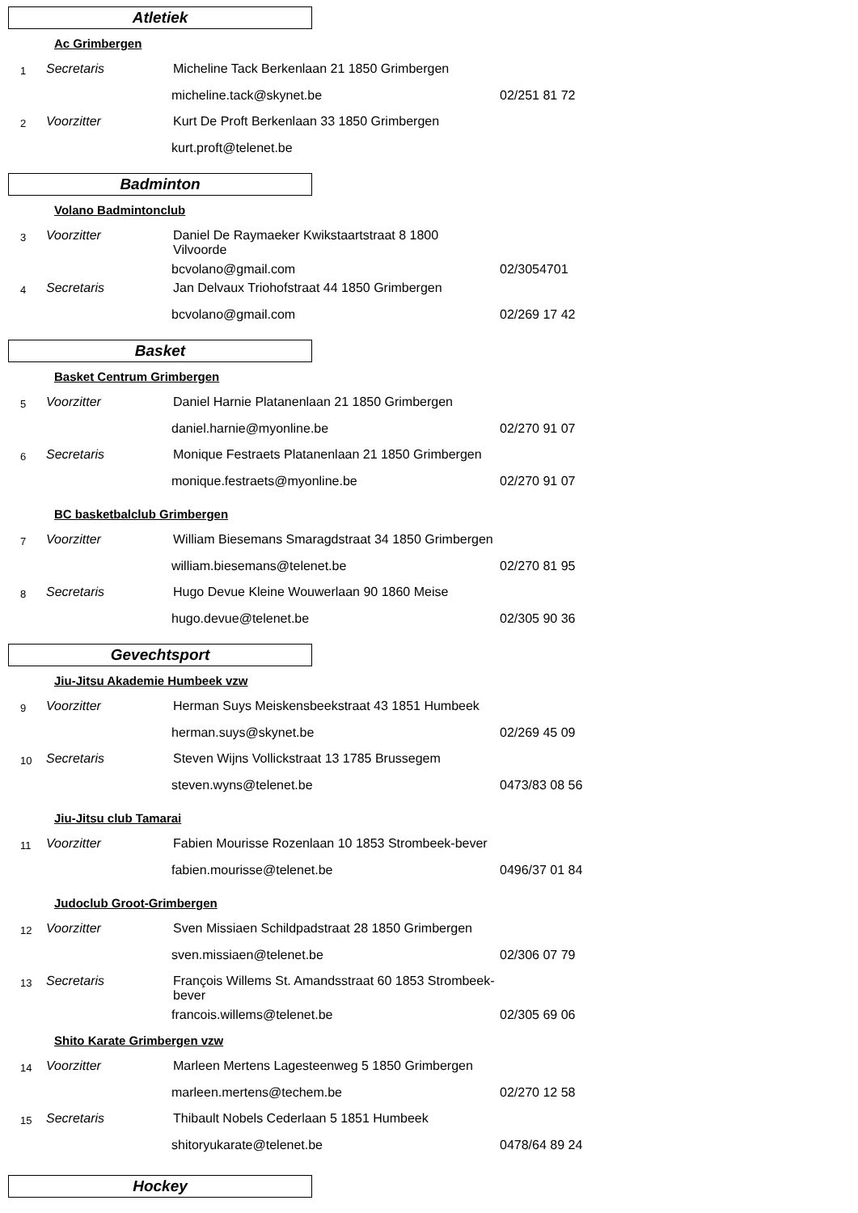Atletiek
Ac Grimbergen
1
Secretaris
Micheline Tack Berkenlaan 21 1850 Grimbergen
micheline.tack@skynet.be
02/251 81 72
2
Voorzitter
Kurt De Proft Berkenlaan 33 1850 Grimbergen
kurt.proft@telenet.be
Badminton
Volano Badmintonclub
3
Voorzitter
Daniel De Raymaeker Kwikstaartstraat 8 1800 Vilvoorde
bcvolano@gmail.com
02/3054701
4
Secretaris
Jan Delvaux Triohofstraat 44 1850 Grimbergen
bcvolano@gmail.com
02/269 17 42
Basket
Basket Centrum Grimbergen
5
Voorzitter
Daniel Harnie Platanenlaan 21 1850 Grimbergen
daniel.harnie@myonline.be
02/270 91 07
6
Secretaris
Monique Festraets Platanenlaan 21 1850 Grimbergen
monique.festraets@myonline.be
02/270 91 07
BC basketbalclub Grimbergen
7
Voorzitter
William Biesemans Smaragdstraat 34 1850 Grimbergen
william.biesemans@telenet.be
02/270 81 95
8
Secretaris
Hugo Devue Kleine Wouwerlaan 90 1860 Meise
hugo.devue@telenet.be
02/305 90 36
Gevechtsport
Jiu-Jitsu Akademie Humbeek vzw
9
Voorzitter
Herman Suys Meiskensbeekstraat 43 1851 Humbeek
herman.suys@skynet.be
02/269 45 09
10
Secretaris
Steven Wijns Vollickstraat 13 1785 Brussegem
steven.wyns@telenet.be
0473/83 08 56
Jiu-Jitsu club Tamarai
11
Voorzitter
Fabien Mourisse Rozenlaan 10 1853 Strombeek-bever
fabien.mourisse@telenet.be
0496/37 01 84
Judoclub Groot-Grimbergen
12
Voorzitter
Sven Missiaen Schildpadstraat 28 1850 Grimbergen
sven.missiaen@telenet.be
02/306 07 79
13
Secretaris
François Willems St. Amandsstraat 60 1853 Strombeek-bever
francois.willems@telenet.be
02/305 69 06
Shito Karate Grimbergen vzw
14
Voorzitter
Marleen Mertens Lagesteenweg 5 1850 Grimbergen
marleen.mertens@techem.be
02/270 12 58
15
Secretaris
Thibault Nobels Cederlaan 5 1851 Humbeek
shitoryukarate@telenet.be
0478/64 89 24
Hockey